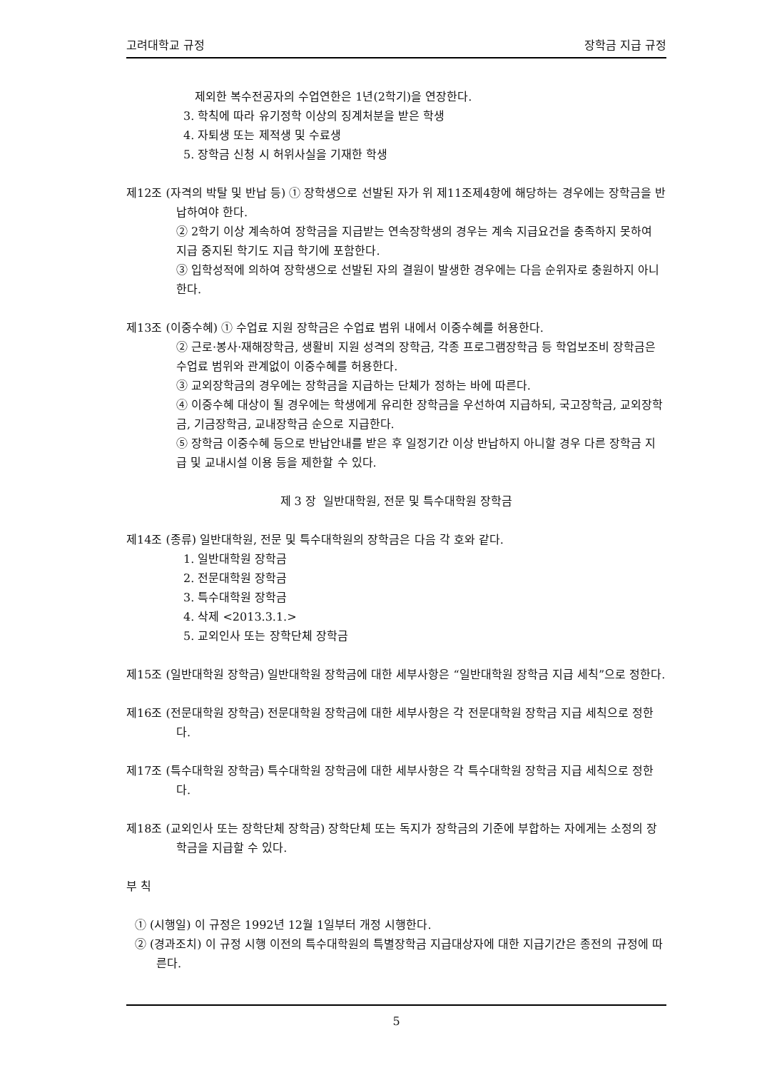고려대학교 규정 장학금 지급 규정
제외한 복수전공자의 수업연한은 1년(2학기)을 연장한다.
3. 학칙에 따라 유기정학 이상의 징계처분을 받은 학생
4. 자퇴생 또는 제적생 및 수료생
5. 장학금 신청 시 허위사실을 기재한 학생
제12조 (자격의 박탈 및 반납 등) ① 장학생으로 선발된 자가 위 제11조제4항에 해당하는 경우에는 장학금을 반납하여야 한다.
② 2학기 이상 계속하여 장학금을 지급받는 연속장학생의 경우는 계속 지급요건을 충족하지 못하여 지급 중지된 학기도 지급 학기에 포함한다.
③ 입학성적에 의하여 장학생으로 선발된 자의 결원이 발생한 경우에는 다음 순위자로 충원하지 아니한다.
제13조 (이중수혜) ① 수업료 지원 장학금은 수업료 범위 내에서 이중수혜를 허용한다.
② 근로·봉사·재해장학금, 생활비 지원 성격의 장학금, 각종 프로그램장학금 등 학업보조비 장학금은 수업료 범위와 관계없이 이중수혜를 허용한다.
③ 교외장학금의 경우에는 장학금을 지급하는 단체가 정하는 바에 따른다.
④ 이중수혜 대상이 될 경우에는 학생에게 유리한 장학금을 우선하여 지급하되, 국고장학금, 교외장학금, 기금장학금, 교내장학금 순으로 지급한다.
⑤ 장학금 이중수혜 등으로 반납안내를 받은 후 일정기간 이상 반납하지 아니할 경우 다른 장학금 지급 및 교내시설 이용 등을 제한할 수 있다.
제 3 장 일반대학원, 전문 및 특수대학원 장학금
제14조 (종류) 일반대학원, 전문 및 특수대학원의 장학금은 다음 각 호와 같다.
1. 일반대학원 장학금
2. 전문대학원 장학금
3. 특수대학원 장학금
4. 삭제 <2013.3.1.>
5. 교외인사 또는 장학단체 장학금
제15조 (일반대학원 장학금) 일반대학원 장학금에 대한 세부사항은 “일반대학원 장학금 지급 세칙”으로 정한다.
제16조 (전문대학원 장학금) 전문대학원 장학금에 대한 세부사항은 각 전문대학원 장학금 지급 세칙으로 정한다.
제17조 (특수대학원 장학금) 특수대학원 장학금에 대한 세부사항은 각 특수대학원 장학금 지급 세칙으로 정한다.
제18조 (교외인사 또는 장학단체 장학금) 장학단체 또는 독지가 장학금의 기준에 부합하는 자에게는 소정의 장학금을 지급할 수 있다.
부 칙
① (시행일) 이 규정은 1992년 12월 1일부터 개정 시행한다.
② (경과조치) 이 규정 시행 이전의 특수대학원의 특별장학금 지급대상자에 대한 지급기간은 종전의 규정에 따른다.
5